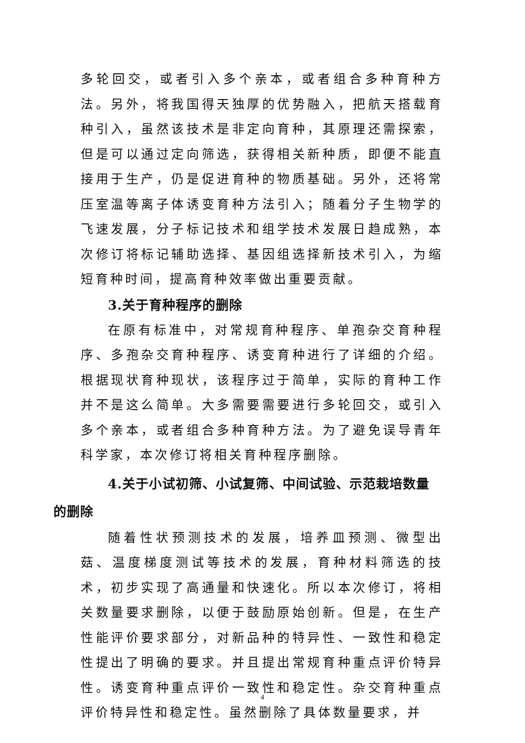多轮回交，或者引入多个亲本，或者组合多种育种方法。另外，将我国得天独厚的优势融入，把航天搭载育种引入，虽然该技术是非定向育种，其原理还需探索，但是可以通过定向筛选，获得相关新种质，即便不能直接用于生产，仍是促进育种的物质基础。另外，还将常压室温等离子体诱变育种方法引入；随着分子生物学的飞速发展，分子标记技术和组学技术发展日趋成熟，本次修订将标记辅助选择、基因组选择新技术引入，为缩短育种时间，提高育种效率做出重要贡献。
3.关于育种程序的删除
在原有标准中，对常规育种程序、单孢杂交育种程序、多孢杂交育种程序、诱变育种进行了详细的介绍。根据现状育种现状，该程序过于简单，实际的育种工作并不是这么简单。大多需要需要进行多轮回交，或引入多个亲本，或者组合多种育种方法。为了避免误导青年科学家，本次修订将相关育种程序删除。
4.关于小试初筛、小试复筛、中间试验、示范栽培数量
的删除
随着性状预测技术的发展，培养皿预测、微型出菇、温度梯度测试等技术的发展，育种材料筛选的技术，初步实现了高通量和快速化。所以本次修订，将相关数量要求删除，以便于鼓励原始创新。但是，在生产性能评价要求部分，对新品种的特异性、一致性和稳定性提出了明确的要求。并且提出常规育种重点评价特异性。诱变育种重点评价一致性和稳定性。杂交育种重点评价特异性和稳定性。虽然删除了具体数量要求，并
4